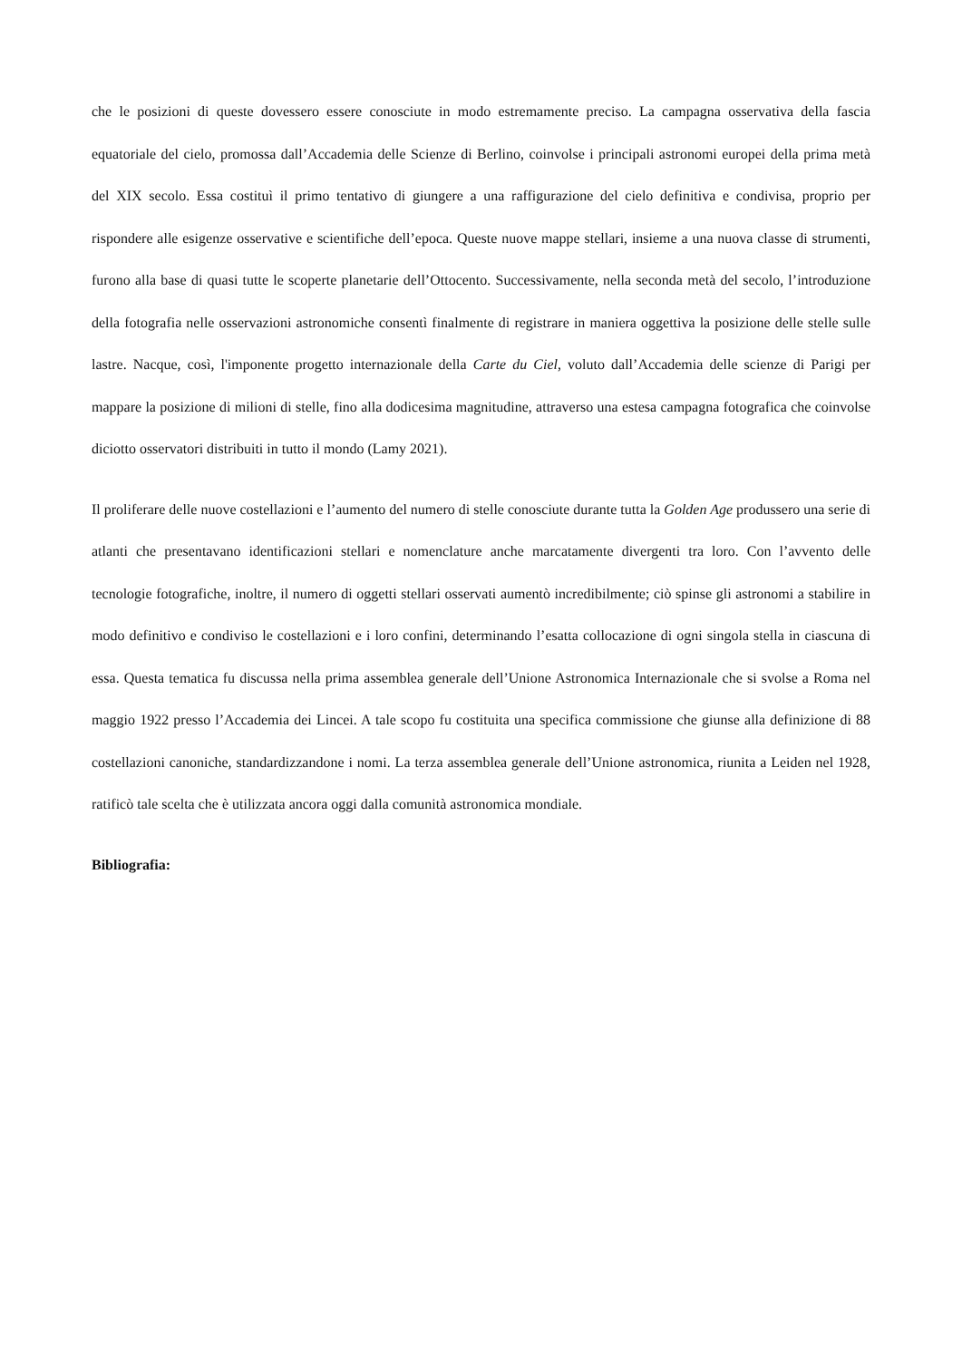che le posizioni di queste dovessero essere conosciute in modo estremamente preciso. La campagna osservativa della fascia equatoriale del cielo, promossa dall’Accademia delle Scienze di Berlino, coinvolse i principali astronomi europei della prima metà del XIX secolo. Essa costituì il primo tentativo di giungere a una raffigurazione del cielo definitiva e condivisa, proprio per rispondere alle esigenze osservative e scientifiche dell’epoca. Queste nuove mappe stellari, insieme a una nuova classe di strumenti, furono alla base di quasi tutte le scoperte planetarie dell’Ottocento. Successivamente, nella seconda metà del secolo, l’introduzione della fotografia nelle osservazioni astronomiche consentì finalmente di registrare in maniera oggettiva la posizione delle stelle sulle lastre. Nacque, così, l'imponente progetto internazionale della Carte du Ciel, voluto dall’Accademia delle scienze di Parigi per mappare la posizione di milioni di stelle, fino alla dodicesima magnitudine, attraverso una estesa campagna fotografica che coinvolse diciotto osservatori distribuiti in tutto il mondo (Lamy 2021).
Il proliferare delle nuove costellazioni e l’aumento del numero di stelle conosciute durante tutta la Golden Age produssero una serie di atlanti che presentavano identificazioni stellari e nomenclature anche marcatamente divergenti tra loro. Con l’avvento delle tecnologie fotografiche, inoltre, il numero di oggetti stellari osservati aumentò incredibilmente; ciò spinse gli astronomi a stabilire in modo definitivo e condiviso le costellazioni e i loro confini, determinando l’esatta collocazione di ogni singola stella in ciascuna di essa. Questa tematica fu discussa nella prima assemblea generale dell’Unione Astronomica Internazionale che si svolse a Roma nel maggio 1922 presso l’Accademia dei Lincei. A tale scopo fu costituita una specifica commissione che giunse alla definizione di 88 costellazioni canoniche, standardizzandone i nomi. La terza assemblea generale dell’Unione astronomica, riunita a Leiden nel 1928, ratificò tale scelta che è utilizzata ancora oggi dalla comunità astronomica mondiale.
Bibliografia: